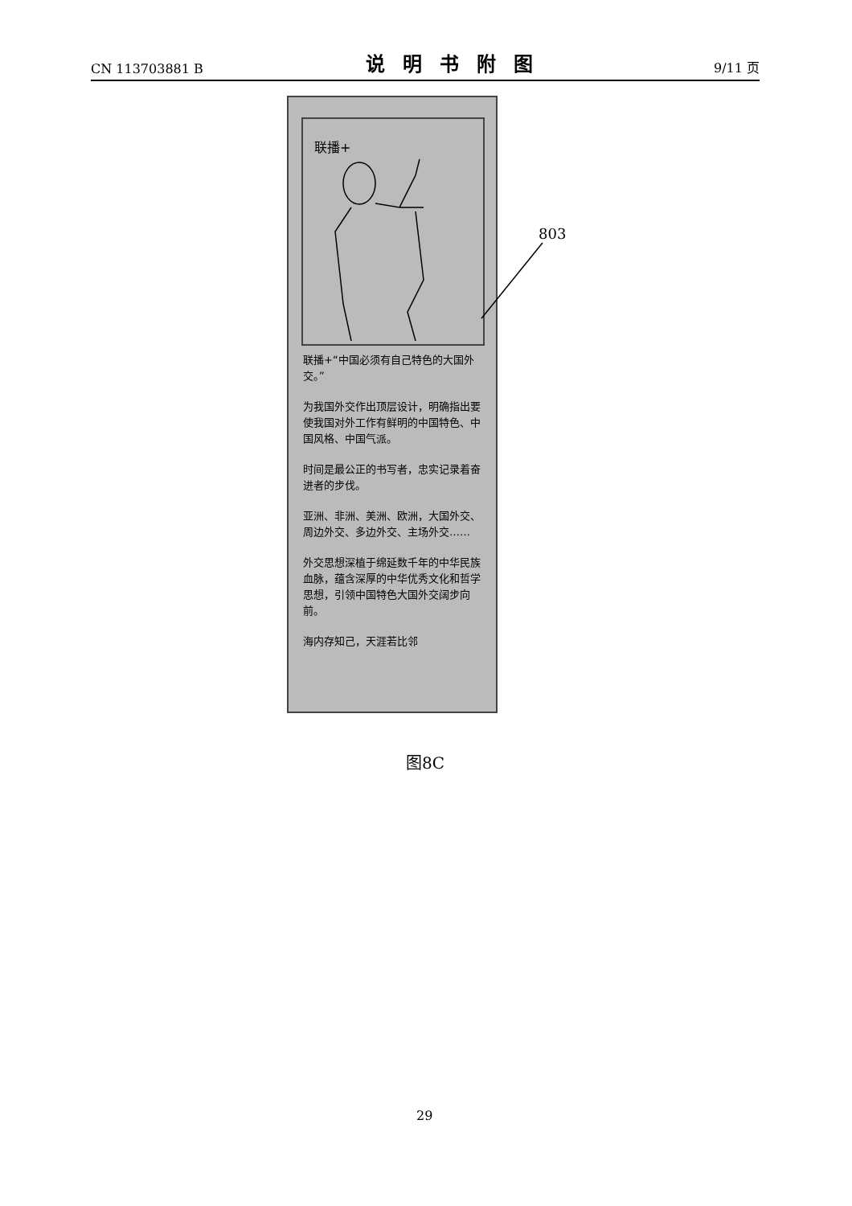CN 113703881 B 说明书附图 9/11 页
联播+
联播+“中国必须有自己特色的大国外交。”
为我国外交作出顶层设计，明确指出要使我国对外工作有鲜明的中国特色、中国风格、中国气派。
时间是最公正的书写者，忠实记录着奋进者的步伐。
亚洲、非洲、美洲、欧洲，大国外交、周边外交、多边外交、主场外交……
外交思想深植于绵延数千年的中华民族血脉，蕴含深厚的中华优秀文化和哲学思想，引领中国特色大国外交阔步向前。
海内存知己，天涯若比邻
803
图8C
29